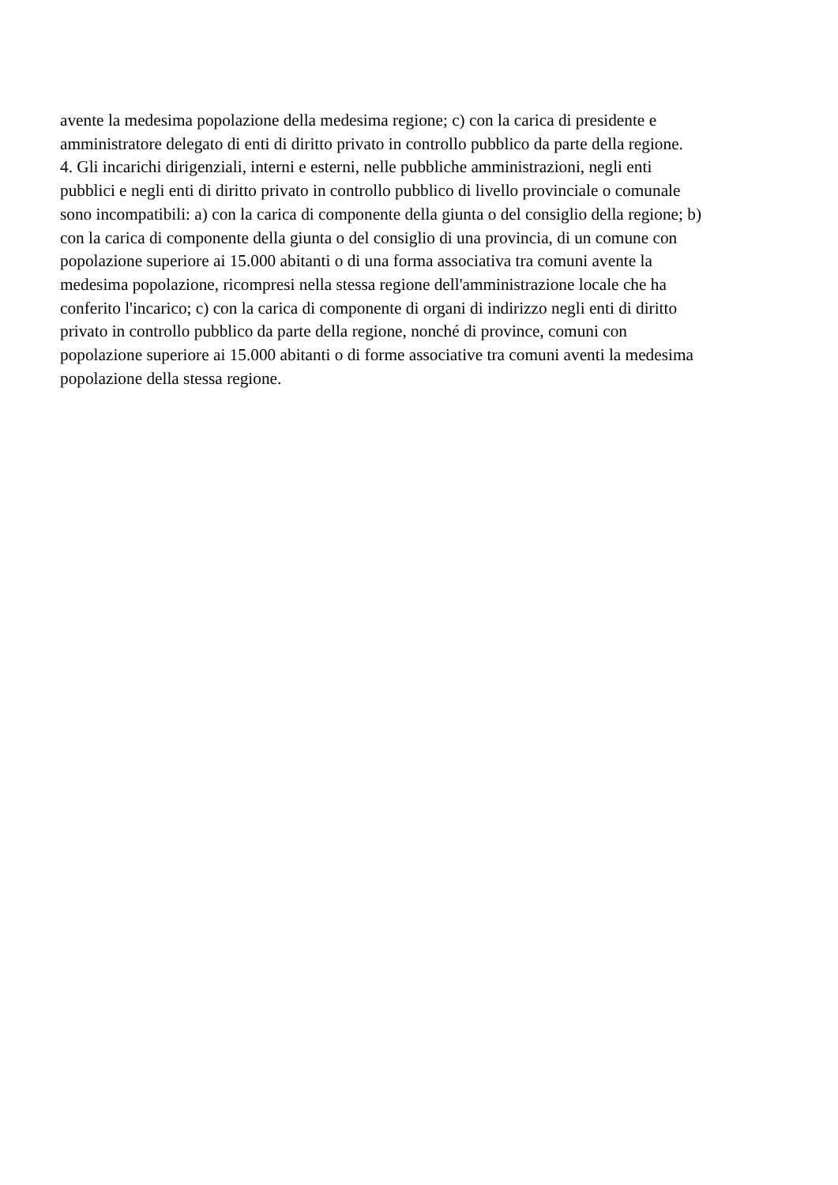avente la medesima popolazione della medesima regione; c) con la carica di presidente e
amministratore delegato di enti di diritto privato in controllo pubblico da parte della regione.
4. Gli incarichi dirigenziali, interni e esterni, nelle pubbliche amministrazioni, negli enti
pubblici e negli enti di diritto privato in controllo pubblico di livello provinciale o comunale
sono incompatibili: a) con la carica di componente della giunta o del consiglio della regione; b)
con la carica di componente della giunta o del consiglio di una provincia, di un comune con
popolazione superiore ai 15.000 abitanti o di una forma associativa tra comuni avente la
medesima popolazione, ricompresi nella stessa regione dell'amministrazione locale che ha
conferito l'incarico; c) con la carica di componente di organi di indirizzo negli enti di diritto
privato in controllo pubblico da parte della regione, nonché di province, comuni con
popolazione superiore ai 15.000 abitanti o di forme associative tra comuni aventi la medesima
popolazione della stessa regione.